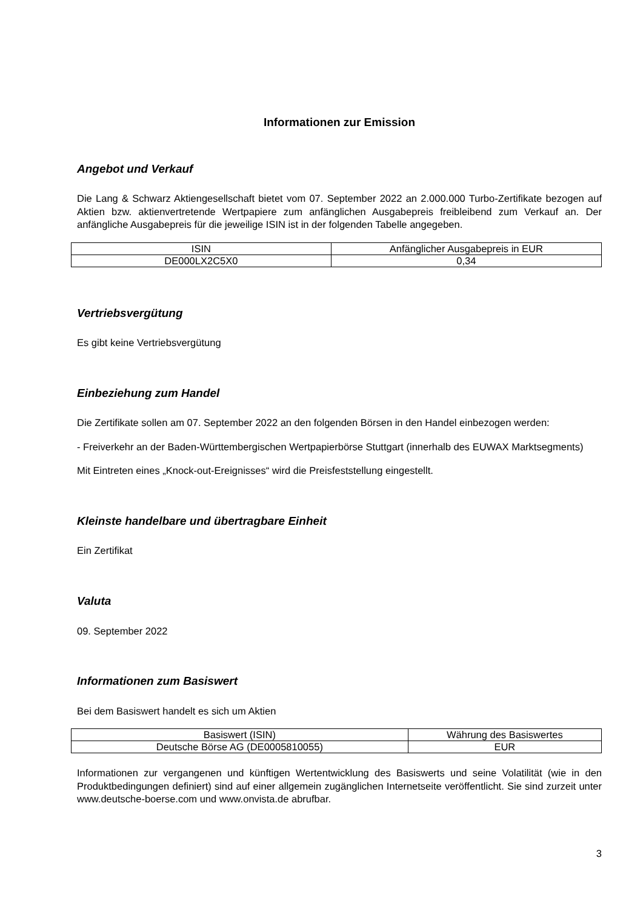Informationen zur Emission
Angebot und Verkauf
Die Lang & Schwarz Aktiengesellschaft bietet vom 07. September 2022 an 2.000.000 Turbo-Zertifikate bezogen auf Aktien bzw. aktienvertretende Wertpapiere zum anfänglichen Ausgabepreis freibleibend zum Verkauf an. Der anfängliche Ausgabepreis für die jeweilige ISIN ist in der folgenden Tabelle angegeben.
| ISIN | Anfänglicher Ausgabepreis in EUR |
| --- | --- |
| DE000LX2C5X0 | 0,34 |
Vertriebsvergütung
Es gibt keine Vertriebsvergütung
Einbeziehung zum Handel
Die Zertifikate sollen am 07. September 2022 an den folgenden Börsen in den Handel einbezogen werden:
- Freiverkehr an der Baden-Württembergischen Wertpapierbörse Stuttgart (innerhalb des EUWAX Marktsegments)
Mit Eintreten eines „Knock-out-Ereignisses“ wird die Preisfeststellung eingestellt.
Kleinste handelbare und übertragbare Einheit
Ein Zertifikat
Valuta
09. September 2022
Informationen zum Basiswert
Bei dem Basiswert handelt es sich um Aktien
| Basiswert (ISIN) | Währung des Basiswertes |
| --- | --- |
| Deutsche Börse AG (DE0005810055) | EUR |
Informationen zur vergangenen und künftigen Wertentwicklung des Basiswerts und seine Volatilität (wie in den Produktbedingungen definiert) sind auf einer allgemein zugänglichen Internetseite veröffentlicht. Sie sind zurzeit unter www.deutsche-boerse.com und www.onvista.de abrufbar.
3